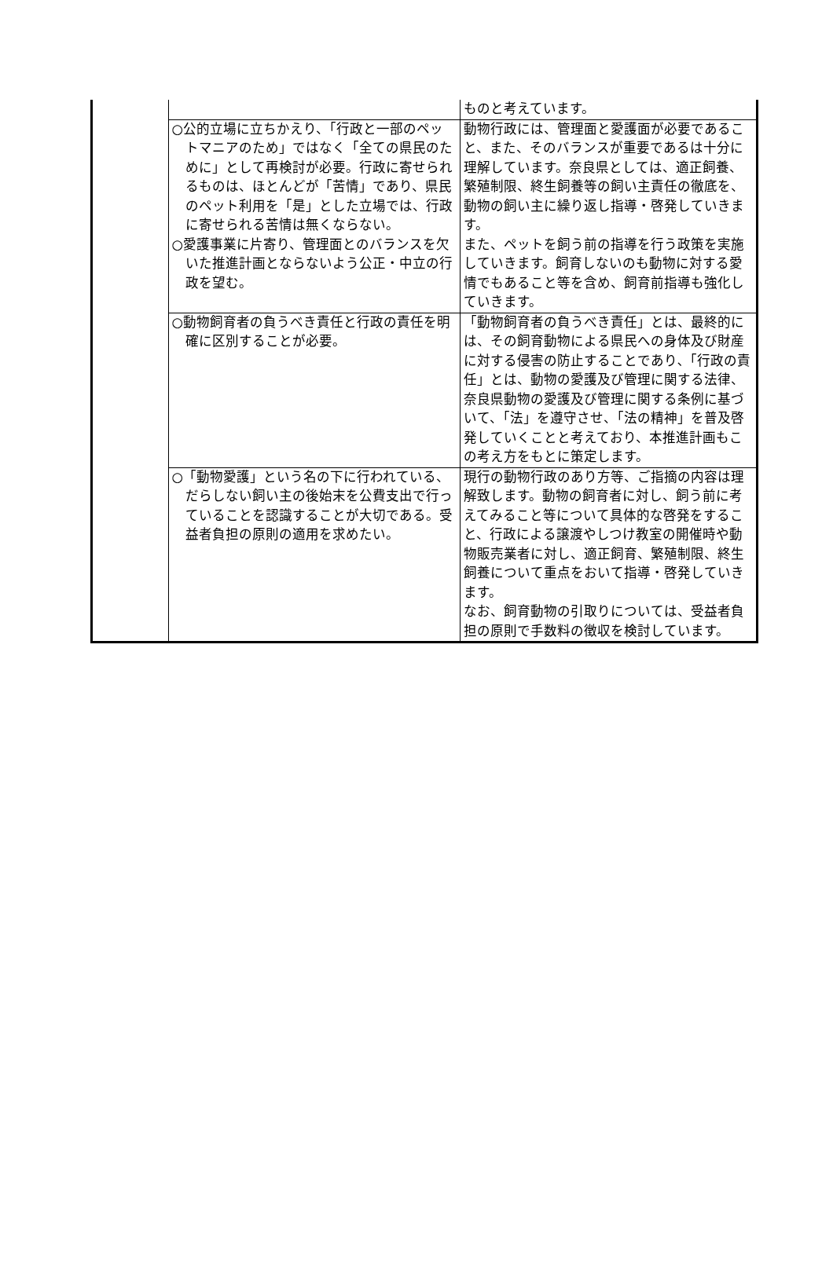| | | ものと考えています。 |
| | ○公的立場に立ちかえり、「行政と一部のペットマニアのため」ではなく「全ての県民のために」として再検討が必要。行政に寄せられるものは、ほとんどが「苦情」であり、県民のペット利用を「是」とした立場では、行政に寄せられる苦情は無くならない。 ○愛護事業に片寄り、管理面とのバランスを欠いた推進計画とならないよう公正・中立の行政を望む。 | 動物行政には、管理面と愛護面が必要であること、また、そのバランスが重要であるは十分に理解しています。奈良県としては、適正飼養、繁殖制限、終生飼養等の飼い主責任の徹底を、動物の飼い主に繰り返し指導・啓発していきます。 また、ペットを飼う前の指導を行う政策を実施していきます。飼育しないのも動物に対する愛情でもあること等を含め、飼育前指導も強化していきます。 |
| | ○動物飼育者の負うべき責任と行政の責任を明確に区別することが必要。 | 「動物飼育者の負うべき責任」とは、最終的には、その飼育動物による県民への身体及び財産に対する侵害の防止することであり､「行政の責任」とは、動物の愛護及び管理に関する法律、奈良県動物の愛護及び管理に関する条例に基づいて、「法」を遵守させ、「法の精神」を普及啓発していくことと考えており、本推進計画もこの考え方をもとに策定します。 |
| | ○「動物愛護」という名の下に行われている、だらしない飼い主の後始末を公費支出で行っていることを認識することが大切である。受益者負担の原則の適用を求めたい。 | 現行の動物行政のあり方等、ご指摘の内容は理解致します。動物の飼育者に対し、飼う前に考えてみること等について具体的な啓発をすること、行政による譲渡やしつけ教室の開催時や動物販売業者に対し、適正飼育、繁殖制限、終生飼養について重点をおいて指導・啓発していきます。 なお、飼育動物の引取りについては、受益者負担の原則で手数料の徴収を検討しています。 |